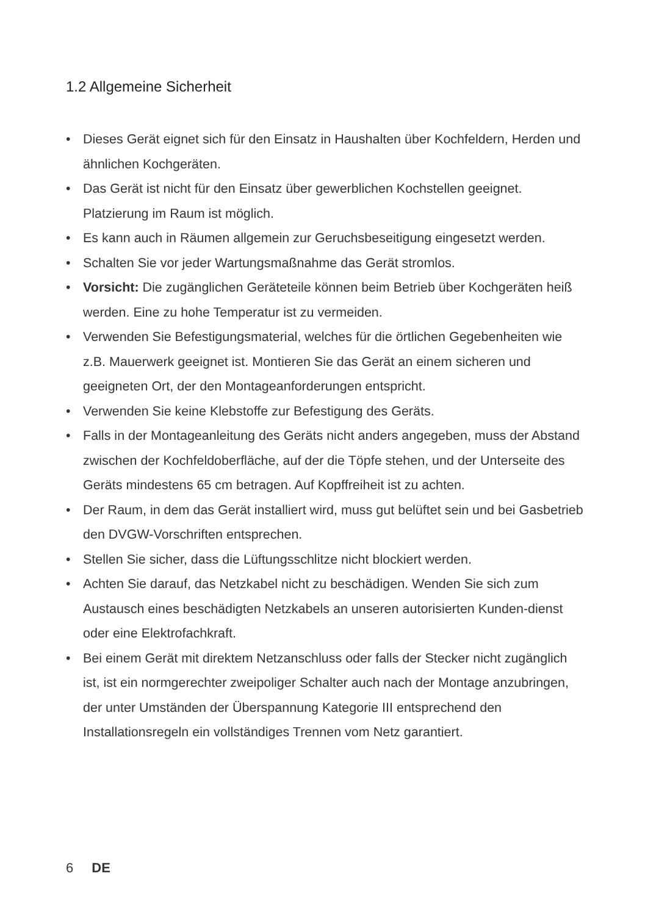1.2 Allgemeine Sicherheit
• Dieses Gerät eignet sich für den Einsatz in Haushalten über Kochfeldern, Herden und ähnlichen Kochgeräten.
• Das Gerät ist nicht für den Einsatz über gewerblichen Kochstellen geeignet. Platzierung im Raum ist möglich.
• Es kann auch in Räumen allgemein zur Geruchsbeseitigung eingesetzt werden.
• Schalten Sie vor jeder Wartungsmaßnahme das Gerät stromlos.
• Vorsicht: Die zugänglichen Geräteteile können beim Betrieb über Kochgeräten heiß werden. Eine zu hohe Temperatur ist zu vermeiden.
• Verwenden Sie Befestigungsmaterial, welches für die örtlichen Gegebenheiten wie z.B. Mauerwerk geeignet ist. Montieren Sie das Gerät an einem sicheren und geeigneten Ort, der den Montageanforderungen entspricht.
• Verwenden Sie keine Klebstoffe zur Befestigung des Geräts.
• Falls in der Montageanleitung des Geräts nicht anders angegeben, muss der Abstand zwischen der Kochfeldoberfläche, auf der die Töpfe stehen, und der Unterseite des Geräts mindestens 65 cm betragen. Auf Kopffreiheit ist zu achten.
• Der Raum, in dem das Gerät installiert wird, muss gut belüftet sein und bei Gasbetrieb den DVGW-Vorschriften entsprechen.
• Stellen Sie sicher, dass die Lüftungsschlitze nicht blockiert werden.
• Achten Sie darauf, das Netzkabel nicht zu beschädigen. Wenden Sie sich zum Austausch eines beschädigten Netzkabels an unseren autorisierten Kunden-dienst oder eine Elektrofachkraft.
• Bei einem Gerät mit direktem Netzanschluss oder falls der Stecker nicht zugänglich ist, ist ein normgerechter zweipoliger Schalter auch nach der Montage anzubringen, der unter Umständen der Überspannung Kategorie III entsprechend den Installationsregeln ein vollständiges Trennen vom Netz garantiert.
6 DE